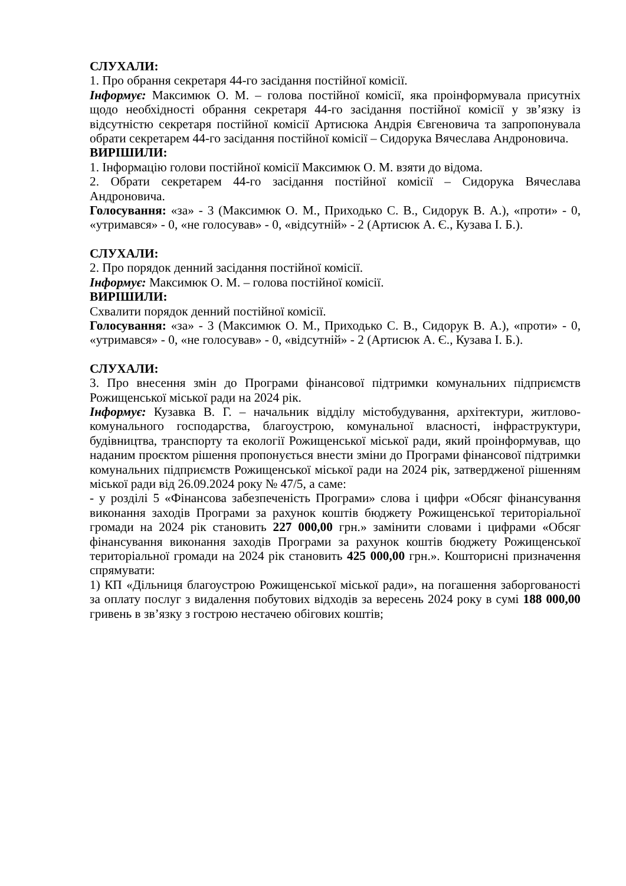СЛУХАЛИ:
1. Про обрання секретаря 44-го засідання постійної комісії.
Інформує: Максимюк О. М. – голова постійної комісії, яка проінформувала присутніх щодо необхідності обрання секретаря 44-го засідання постійної комісії у зв’язку із відсутністю секретаря постійної комісії Артисюка Андрія Євгеновича та запропонувала обрати секретарем 44-го засідання постійної комісії – Сидорука Вячеслава Андроновича.
ВИРІШИЛИ:
1. Інформацію голови постійної комісії Максимюк О. М. взяти до відома.
2. Обрати секретарем 44-го засідання постійної комісії – Сидорука Вячеслава Андроновича.
Голосування: «за» - 3 (Максимюк О. М., Приходько С. В., Сидорук В. А.), «проти» - 0, «утримався» - 0, «не голосував» - 0, «відсутній» - 2 (Артисюк А. Є., Кузава І. Б.).
СЛУХАЛИ:
2. Про порядок денний засідання постійної комісії.
Інформує: Максимюк О. М. – голова постійної комісії.
ВИРІШИЛИ:
Схвалити порядок денний постійної комісії.
Голосування: «за» - 3 (Максимюк О. М., Приходько С. В., Сидорук В. А.), «проти» - 0, «утримався» - 0, «не голосував» - 0, «відсутній» - 2 (Артисюк А. Є., Кузава І. Б.).
СЛУХАЛИ:
3. Про внесення змін до Програми фінансової підтримки комунальних підприємств Рожищенської міської ради на 2024 рік.
Інформує: Кузавка В. Г. – начальник відділу містобудування, архітектури, житлово-комунального господарства, благоустрою, комунальної власності, інфраструктури, будівництва, транспорту та екології Рожищенської міської ради, який проінформував, що наданим проєктом рішення пропонується внести зміни до Програми фінансової підтримки комунальних підприємств Рожищенської міської ради на 2024 рік, затвердженої рішенням міської ради від 26.09.2024 року № 47/5, а саме:
- у розділі 5 «Фінансова забезпеченість Програми» слова і цифри «Обсяг фінансування виконання заходів Програми за рахунок коштів бюджету Рожищенської територіальної громади на 2024 рік становить 227 000,00 грн.» замінити словами і цифрами «Обсяг фінансування виконання заходів Програми за рахунок коштів бюджету Рожищенської територіальної громади на 2024 рік становить 425 000,00 грн.». Кошторисні призначення спрямувати:
1) КП «Дільниця благоустрою Рожищенської міської ради», на погашення заборгованості за оплату послуг з видалення побутових відходів за вересень 2024 року в сумі 188 000,00 гривень в зв’язку з гострою нестачею обігових коштів;